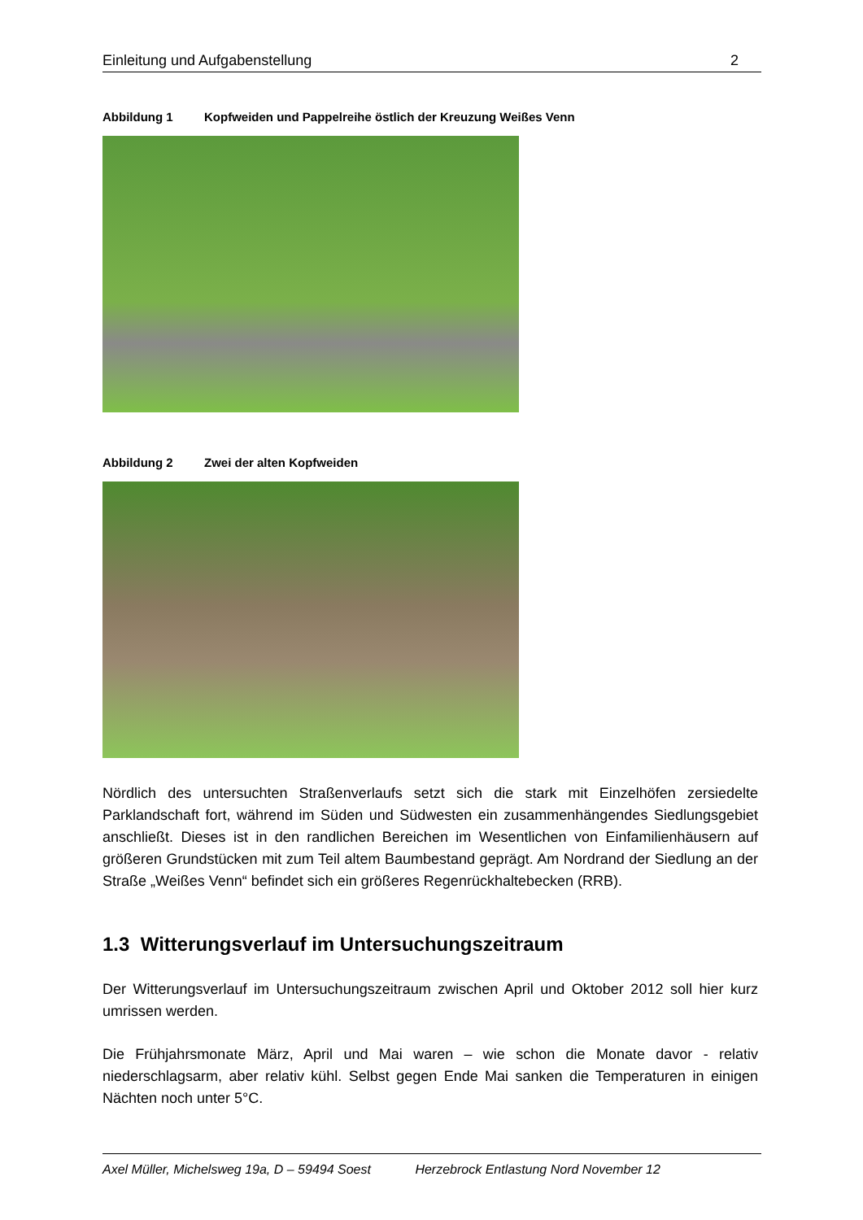Einleitung und Aufgabenstellung 2
Abbildung 1 Kopfweiden und Pappelreihe östlich der Kreuzung Weißes Venn
Abbildung 2 Zwei der alten Kopfweiden
Nördlich des untersuchten Straßenverlaufs setzt sich die stark mit Einzelhöfen zersiedelte Parklandschaft fort, während im Süden und Südwesten ein zusammenhängendes Siedlungsgebiet anschließt. Dieses ist in den randlichen Bereichen im Wesentlichen von Einfamilienhäusern auf größeren Grundstücken mit zum Teil altem Baumbestand geprägt. Am Nordrand der Siedlung an der Straße „Weißes Venn“ befindet sich ein größeres Regenrückhaltebecken (RRB).
1.3 Witterungsverlauf im Untersuchungszeitraum
Der Witterungsverlauf im Untersuchungszeitraum zwischen April und Oktober 2012 soll hier kurz umrissen werden.
Die Frühjahrsmonate März, April und Mai waren – wie schon die Monate davor - relativ niederschlagsarm, aber relativ kühl. Selbst gegen Ende Mai sanken die Temperaturen in einigen Nächten noch unter 5°C.
Axel Müller, Michelsweg 19a, D – 59494 Soest Herzebrock Entlastung Nord November 12